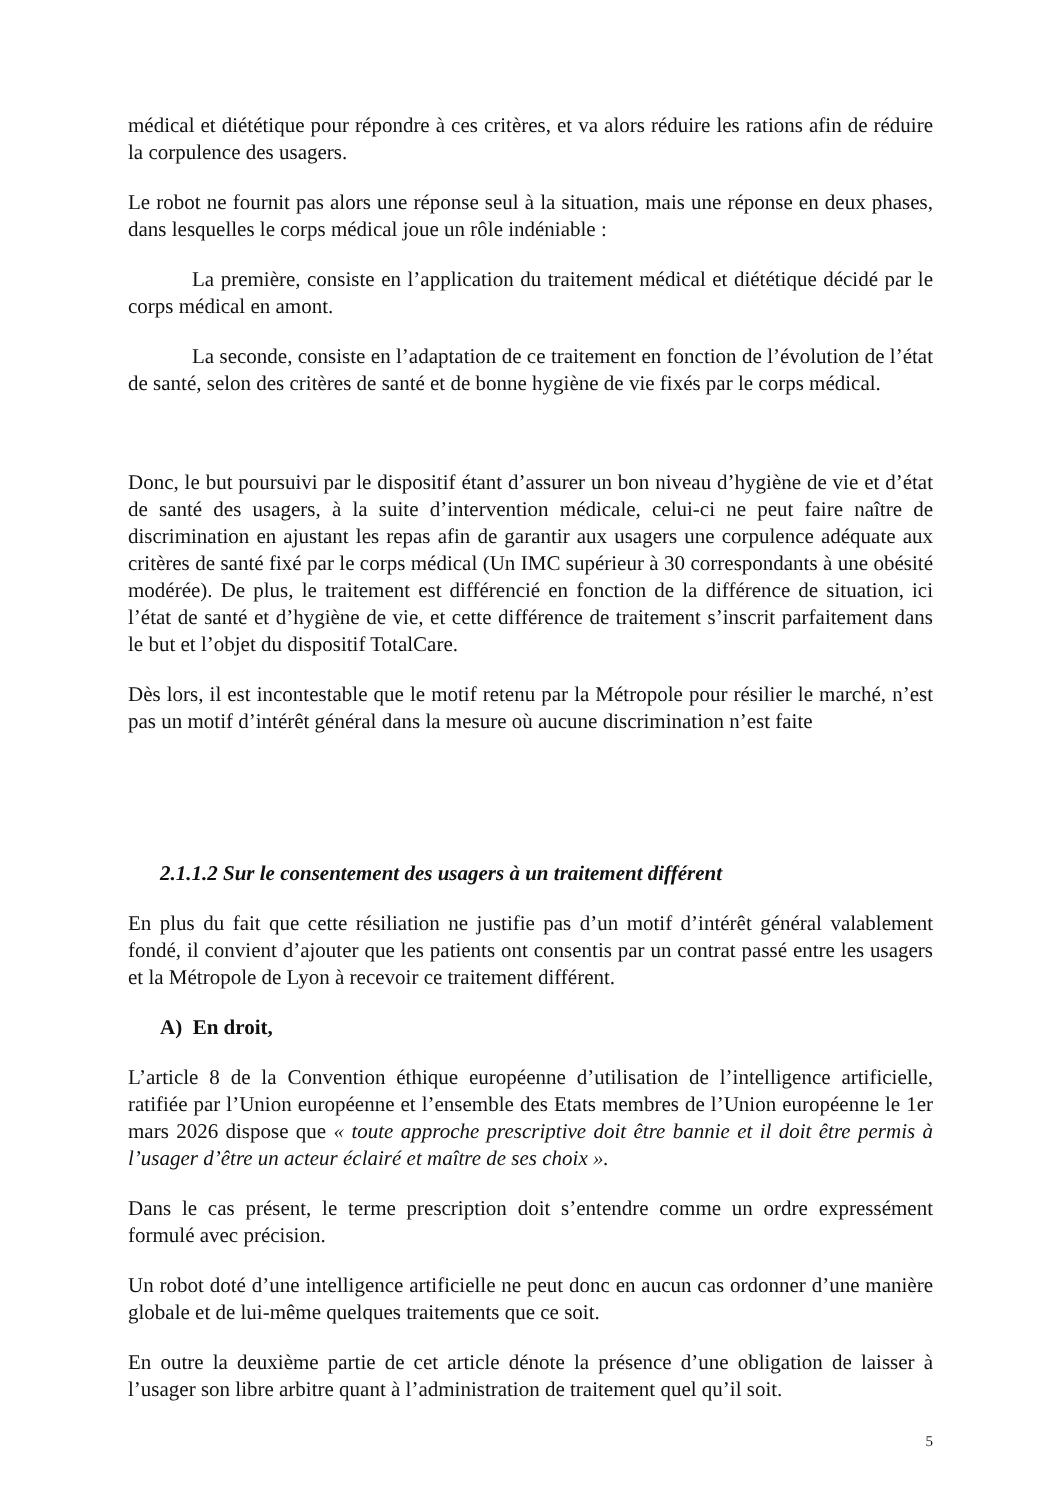médical et diététique pour répondre à ces critères, et va alors réduire les rations afin de réduire la corpulence des usagers.
Le robot ne fournit pas alors une réponse seul à la situation, mais une réponse en deux phases, dans lesquelles le corps médical joue un rôle indéniable :
La première, consiste en l’application du traitement médical et diététique décidé par le corps médical en amont.
La seconde, consiste en l’adaptation de ce traitement en fonction de l’évolution de l’état de santé, selon des critères de santé et de bonne hygiène de vie fixés par le corps médical.
Donc, le but poursuivi par le dispositif étant d’assurer un bon niveau d’hygiène de vie et d’état de santé des usagers, à la suite d’intervention médicale, celui-ci ne peut faire naître de discrimination en ajustant les repas afin de garantir aux usagers une corpulence adéquate aux critères de santé fixé par le corps médical (Un IMC supérieur à 30 correspondants à une obésité modérée). De plus, le traitement est différencié en fonction de la différence de situation, ici l’état de santé et d’hygiène de vie, et cette différence de traitement s’inscrit parfaitement dans le but et l’objet du dispositif TotalCare.
Dès lors, il est incontestable que le motif retenu par la Métropole pour résilier le marché, n’est pas un motif d’intérêt général dans la mesure où aucune discrimination n’est faite
2.1.1.2 Sur le consentement des usagers à un traitement différent
En plus du fait que cette résiliation ne justifie pas d’un motif d’intérêt général valablement fondé, il convient d’ajouter que les patients ont consentis par un contrat passé entre les usagers et la Métropole de Lyon à recevoir ce traitement différent.
A) En droit,
L’article 8 de la Convention éthique européenne d’utilisation de l’intelligence artificielle, ratifiée par l’Union européenne et l’ensemble des Etats membres de l’Union européenne le 1er mars 2026 dispose que « toute approche prescriptive doit être bannie et il doit être permis à l’usager d’être un acteur éclairé et maître de ses choix ».
Dans le cas présent, le terme prescription doit s’entendre comme un ordre expressément formulé avec précision.
Un robot doté d’une intelligence artificielle ne peut donc en aucun cas ordonner d’une manière globale et de lui-même quelques traitements que ce soit.
En outre la deuxième partie de cet article dénote la présence d’une obligation de laisser à l’usager son libre arbitre quant à l’administration de traitement quel qu’il soit.
5